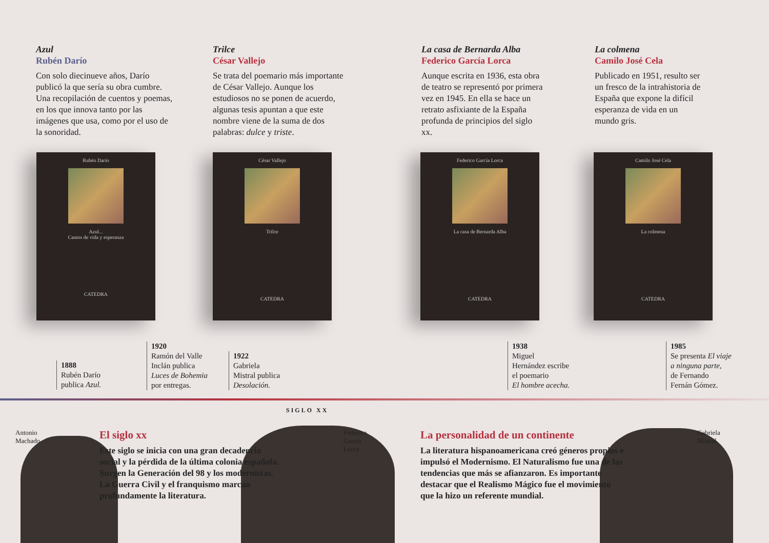Azul
Rubén Darío
Con solo diecinueve años, Darío publicó la que sería su obra cumbre. Una recopilación de cuentos y poemas, en los que innova tanto por las imágenes que usa, como por el uso de la sonoridad.
Trilce
César Vallejo
Se trata del poemario más importante de César Vallejo. Aunque los estudiosos no se ponen de acuerdo, algunas tesis apuntan a que este nombre viene de la suma de dos palabras: dulce y triste.
La casa de Bernarda Alba
Federico García Lorca
Aunque escrita en 1936, esta obra de teatro se representó por primera vez en 1945. En ella se hace un retrato asfixiante de la España profunda de principios del siglo xx.
La colmena
Camilo José Cela
Publicado en 1951, resulto ser un fresco de la intrahistoria de España que expone la difícil esperanza de vida en un mundo gris.
Rubén Darío
Azul...
Cantos de vida y esperanza
CATEDRA
César Vallejo
Trilce
CATEDRA
Federico García Lorca
La casa de Bernarda Alba
CATEDRA
Camilo José Cela
La colmena
CATEDRA
1888
Rubén Darío
publica Azul.
1920
Ramón del Valle
Inclán publica
Luces de Bohemia
por entregas.
1922
Gabriela
Mistral publica
Desolación.
1938
Miguel
Hernández escribe
el poemario
El hombre acecha.
1985
Se presenta El viaje
a ninguna parte,
de Fernando
Fernán Gómez.
SIGLO XX
Antonio
Machado
Federico
García
Lorca
Gabriela
Mistral
El siglo xx
Este siglo se inicia con una gran decadencia social y la pérdida de la última colonia española. Surgen la Generación del 98 y los modernistas. La Guerra Civil y el franquismo marcan profundamente la literatura.
La personalidad de un continente
La literatura hispanoamericana creó géneros propios e impulsó el Modernismo. El Naturalismo fue una de las tendencias que más se afianzaron. Es importante destacar que el Realismo Mágico fue el movimiento que la hizo un referente mundial.